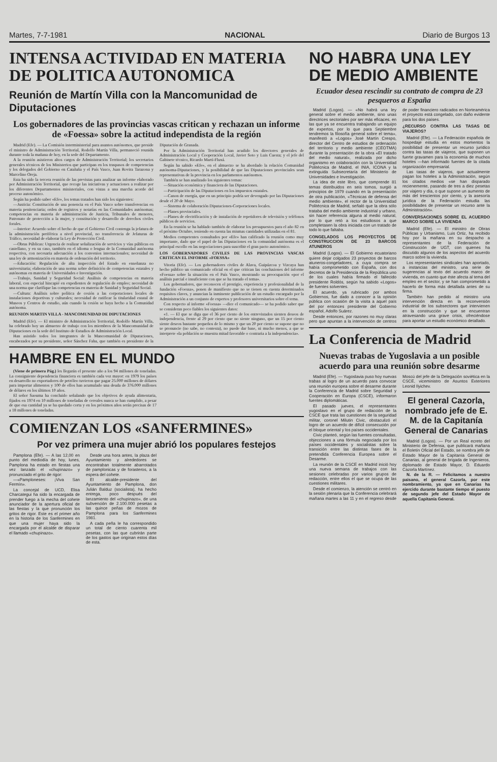Martes, 7-7-1981 NACIONAL Diario de Burgos 13
INTENSA ACTIVIDAD EN MATERIA DE POLITICA AUTONOMICA
Reunión de Martín Villa con la Mancomunidad de Diputaciones
Los gobernadores de las provincias vascas critican y rechazan un informe de «Foessa» sobre la actitud independista de la región
Madrid (Efe). — La Comisión interministerial para asuntos autónomos, que preside el ministro de Administración Territorial, Rodolfo Martín Villa, permaneció reunida durante toda la mañana de hoy, en la sede del Departamento.
A la reunión asistieron altos cargos de Administración Territorial; los secretarios generales técnicos de los Ministerios que participan en los traspasos de competencias y los delegados del Gobierno en Cataluña y el País Vasco, Juan Rovira Tarazona y Marcelino Oreja.
Esta ha sido la tercera reunión de las previstas para analizar un informe elaborado por Administración Territorial, que recoge las iniciativas y actuaciones a realizar por los diferentes Departamentos ministeriales, con vistas a una marcha acorde del proceso autonómico.
Según ha podido saber «Efe», los temas tratados han sido los siguientes:
—Justicia: Constitución de una ponencia en el País Vasco sobre transferencias en materia penitenciaria; orden de registros y notarías en las Comunidades autónomas; competencias en materia de administración de Justicia, Tribunales de menores, Patronato de protección a la mujer, y constitución y desarrollo de derechos civiles forales.
—Interior: Acuerdo sobre el hecho de que el Gobierno Civil contenga la jefatura de la administración periférica a nivel provincial, no transferencia de Jefaturas de Tráfico, necesidad de elaborar la Ley de Protección Civil.
—Obras Públicas: Urgencia de realizar señalización de servicios y vías públicas en castellano, y en su caso, también en el idioma o lengua de la Comunidad autónoma respectiva, con necesaria adecuación a los convenios internacionales; necesidad de una ley de armonización en materia de ordenación del territorio.
—Educación: Regulación de alta inspección del Estado en enseñanza no universitaria; elaboración de una norma sobre definición de competencias estatales y autónomas en materia de Universidades e Investigación.
—Trabajo, Sanidad y Seguridad Social: Análisis de competencias en materia laboral, con especial hincapié en expedientes de regulación de empleo; necesidad de una norma que clarifique las competencias en materia de Sanidad y Seguridad Social.
—Cultura: Análisis sobre política de cesión a las corporaciones locales de instalaciones deportivas y culturales; necesidad de ratificar la titularidad estatal de Museos y Centros de estudio, aún cuando la cesión se haya hecho a la Comunidad autónoma.
REUNION MARTIN VILLA - MANCOMUNIDAD DE DIPUTACIONES
Madrid (Efe). — El ministro de Administración Territorial, Rodolfo Martín Villa, ha celebrado hoy un almuerzo de trabajo con los miembros de la Mancomunidad de Diputaciones en la sede del Instituto de Estudios de Administración Local.
Han asistido todos los integrantes de la Mancomunidad de Diputaciones, encabezados por su presidente, señor Sánchez Faba, que también es presidente de la Diputación de Granada.
Por la Administración Territorial han acudido los directores generales de Administración Local y Cooperación Local, Javier Soto y Luis Cuesta; y el jefe del Gabinete técnico, Ricardo Martí-Fluxá.
Según ha sabido «Efe», en el almuerzo se ha abordado la relación Comunidad autónoma-Diputaciones, y la posibilidad de que las Diputaciones provinciales sean representativas de la provincia en los parlamentos autónomos.
También se han analizado los siguientes temas:
—Situación económica y financiera de las Diputaciones.
—Participación de las Diputaciones en los impuestos estatales.
—Canon de energía, que en un principio podría ser devengado por las Diputaciones desde el 20 de Mayo.
—Sistema de colaboración Diputaciones-Corporaciones locales.
—Planes provinciales.
—Planes de electrificación y de instalación de repetidores de televisión y teléfonos públicos de servicios.
En la reunión se ha hablado también de elaborar los presupuestos para el año 82 en el próximo Octubre, teniendo en cuenta las mismas cantidades utilizadas en el 81.
Medios competentes consultados por «Efe» han calificado la reunión como muy importante, dado que el papel de las Diputaciones en la comunidad autónoma es el principal escollo en las negociaciones para suscribir el gran pacto autonómico.
LOS GOBERNADORES CIVILES DE LAS PROVINCIAS VASCAS CRITICAN EL INFORME «FOESSA»
Vitoria (Efe). — Los gobernadores civiles de Alava, Guipúzcoa y Vizcaya han hecho público un comunicado oficial en el que critican las conclusiones del informe «Foessa» sobre la situación en el País Vasco, mostrando su preocupación «por el análisis parcial e insuficiente con que se ha tratado el tema».
Los gobernadores, que reconocen el prestigio, experiencia y profesionalidad de la fundación «Foessa», ponen de manifiesto que no se tienen en cuenta determinados requisitos claves, y anuncian la inminente publicación de un estudio encargado por la Administración a un conjunto de expertos y profesores universitarios sobre el tema.
Con respecto al informe «Foessa» —dice el comunicado— se ha podido saber que se consideran poco fiables los siguientes datos:
«1. — El que se diga que el 36 por ciento de los entrevistados sienten deseos de independencia, frente al 29 por ciento que no siente ninguno, que un 15 por ciento siente deseos bastante pequeños de lo mismo y que un 20 por ciento se supone que no se pronuncie (no sabe, no contesta), no puede dar base, ni mucho menos, a que se interprete «la población se muestra mitad favorable o contraria a la independencia».
HAMBRE EN EL MUNDO
(Viene de primera Pág.) les llegarán el presente año a los 94 millones de toneladas. La consiguiente dependencia financiera es también cada vez mayor: en 1979 los países en desarrollo no exportadores de petróleo tuvieron que pagar 25.000 millones de dólares para importar alimentos y 100 de ellos han acumulado una deuda de 376.000 millones de dólares en los últimos 10 años.
El señor Saouma ha concluido señalando que los objetivos de ayuda alimentaria, fijados en 1974 en 10 millones de toneladas de cereales nunca se han cumplido, a pesar de que esa cantidad ya se ha quedado corta y en los próximos años serán precisas de 17 a 18 millones de toneladas.
COMIENZAN LOS «SANFERMINES»
Por vez primera una mujer abrió los populares festejos
Pamplona (Efe). — A las 12,00 en punto del mediodía de hoy, lunes, Pamplona ha estado en fiestas una vez lanzado el «chupinazo» y pronunciado el grito de rigor:
—«Pamploneses: ¡Viva San Fermín».
La concejal de UCD, Elisa Charcategui ha sido la encargada de prender fuego a la mecha del cohete anunciador de la apertura oficial de las fiestas y la que pronunción los gritos de rigor. Este es el primer año en la historia de los Sanfermines en que una mujer haya sido la encargada por el alcalde de disparar el llamado «chupinazo».
Desde una hora antes, la plaza del Ayuntamiento y alrededores se encontraban totalmente abarrotados de pamplonicas y de forasteros, a la espera del cohete.
El alcalde-presidente del Ayuntamiento de Pamplona, don Julián Balduz (socialista), ha hecho entrega, poco después del lanzamiento del «chupinazo», de una subvención de 2.100.000 pesetas a las quince peñas de mozos de Pamplona para los Sanfermines 1981.
A cada peña le ha correspondido un total de ciento cuarenta mil pesetas, con las que cubrirán parte de los gastos que originan estos días de esta.
NO HABRA UNA LEY DE MEDIO AMBIENTE
Ecuador desea rescindir su contrato de compra de 23 pesqueros a España
Madrid (Logos). — «No habrá una ley general sobre el medio ambiente, sino unas directrices sectoriales por ser más eficaces, en las que ya se encuentra trabajando un equipo de expertos, por lo que para Septiembre tendremos la filosofía general sobre el tema», manifestó a «Logos» José Martín Crespo, director del Centro de estudios de ordenación del territorio y medio ambiente (CEOTMA) durante la presentación de la obra «El tratado del medio natural», realizada por dicho organismo en colaboración con la Universidad Politécnica de Madrid, el INIA, ICONA y la extinguida Subsecretaría del Ministerio de Universidades e Investigación.
La idea de este libro, que comprende 81 temas distribuidos en seis tomos, surgió a principios de 1979 cuando en la presentación de otra publicación, «Técnicas de defensa del medio ambiente», el rector de la Universidad Politécnica de Madrid, señaló que la obra sólo trataba del medio ambiente industrial y urbano, sin hacer referencia alguna al medio natural, por lo que retó a los estudiosos a que completasen la obra iniciada con un tratado de todo lo que faltaba.
CONGELADOS LOS PROYECTOS DE CONSTRUCCION DE 23 BARCOS ATUNEROS
Madrid (Logos). — El Gobierno ecuatoriano quiere dejar colgados 23 proyectos de barcos atuneros-congeladores, a cuya compra se había comprometido con España, con dos decretos de la Presidencia de la República uno de los cuales había firmado el fallecido presidente Roldós, según ha sabido «Logos» de fuentes solventes.
El acuerdo, ya rubricado por ambos Gobiernos, fue dado a conocer a la opinión pública con ocasión de la visita a aquel país del por entonces presidente del Gobierno español, Adolfo Suárez.
Desde entonces, por razones no muy claras pero que apuntan a la intervención de centros de poder financiero radicados en Norteamérica el proyecto está congelado, con daño evidente para los dos países.
¿RECURSO CONTRA LAS TASAS DE VIAJEROS?
Madrid (Efe). — La Federación española de hospedaje estudia en estos momentos la posibilidad de presentar un recurso jurídico contra las tasas de viajeros, que suponen un fuerte gravamen para la economía de muchos hoteles —han informado fuentes de la citada organización empresarial.
Las tasas de viajeros, que actualmente pagan los hoteles a la Administración, según los citados medios «se han disparado recienemente, pasando de tres a diez pesetas por viajero y día, o que supone un aumento de más del trescientos por ciento, y la asesoría jurídica de la Federación estudia las posibilidades de presentar un recurso ante la Administración».
CONVERSACIONES SOBRE EL ACUERDO MARCO SOBRE LA VIVIENDA
Madrid (Efe). — El ministro de Obras Públicas y Urbanismo, Luis Ortiz, ha recibido hoy por la mañana en su despacho a representantes de la Federación de Construcción de UGT, con quienes ha discutido algunos de los aspectos del acuerdo marco sobre la vivienda.
Los representantes sindicales han aportado, a instancias del ministro, una serie de sugerencias al texto del acuerdo marco de vivienda, en cuanto que éste afecta al tema del empleo en el sector, y se han comprometido a hacerlo de forma más detallada antes de su firma.
También han pedido al ministro una intervención directa en la reconversión industrial de los subsectores que intervienen en la construcción y que se encuentran atravesando una grave crisis, ofreciéndose para aportar un estudio económico detallado.
La Conferencia de Madrid
Nuevas trabas de Yugoslavia a un posible acuerdo para una reunión sobre desarme
Madrid (Efe). — Yugoslavia puso hoy nuevas trabas al logro de un acuerdo para convocar una reunión europea sobre el desarme durante la Conferencia de Madrid sobre Seguridad y Cooperación en Europa (CSCE), informaron fuentes diplomáticas.
El pasado jueves, el representantes yugoslavo en el grupo de redacción de la CSCE que trata las cuestiones de la seguridad militar, coronel Milutin Civic, obstaculizó el logro de un acuerdo de difícil consecución por el bloque oriental y los países occidentales.
Civic planteó, según las fuentes consultadas, objecciones a una fórmula negociada por los países occidentales y socialistas sobre la transición entre las distintas fases de la pretendida Conferencia Europea sobre el Desarme.
La reunión de la CSCE en Madrid inició hoy una nueva semana de trabajos con las sesiones celebradas por varios grupos de redacción, entre ellos el que se ocupa de las cuestiones militares.
Desde el comienzo, la atención se centró en la sesión plenaria que la Conferencia celebrará mañana martes a las 11 y en el regreso desde Moscú del jefe de la Delegación soviética en la CSCE, viceministro de Asuntos Exteriores Leonid Ilyichev.
El general Cazorla, nombrado jefe de E. M. de la Capitanía General de Canarias
Madrid (Logos). — Por un Real ecreto del Ministerio de Defensa, que publicará mañana el Boletín Oficial del Estado, se nombra jefe de Estado Mayor de la Capitanía General de Canarias, al general de brigada de Ingenieros, diplomado de Estado Mayor, D. Eduardo Cazorla Martínez.
N. de la R. — Felicitamos a nuestro paisano, el general Cazorla, por este nombramiento, ya que en Canarias ha ejercido durante bastante tiempo el puesto de segundo jefe del Estado Mayor de aquella Capitanía General.